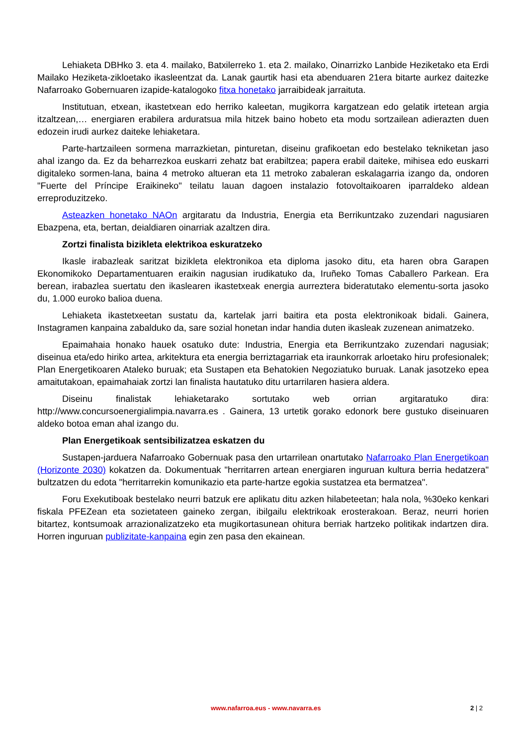Lehiaketa DBHko 3. eta 4. mailako, Batxilerreko 1. eta 2. mailako, Oinarrizko Lanbide Heziketako eta Erdi Mailako Heziketa-zikloetako ikasleentzat da. Lanak gaurtik hasi eta abenduaren 21era bitarte aurkez daitezke Nafarroako Gobernuaren izapide-katalogoko fitxa honetako jarraibideak jarraituta.
Institutuan, etxean, ikastetxean edo herriko kaleetan, mugikorra kargatzean edo gelatik irtetean argia itzaltzean,… energiaren erabilera arduratsua mila hitzek baino hobeto eta modu sortzailean adierazten duen edozein irudi aurkez daiteke lehiaketara.
Parte-hartzaileen sormena marrazkietan, pinturetan, diseinu grafikoetan edo bestelako tekniketan jaso ahal izango da. Ez da beharrezkoa euskarri zehatz bat erabiltzea; papera erabil daiteke, mihisea edo euskarri digitaleko sormen-lana, baina 4 metroko altueran eta 11 metroko zabaleran eskalagarria izango da, ondoren "Fuerte del Príncipe Eraikineko" teilatu lauan dagoen instalazio fotovoltaikoaren iparraldeko aldean erreproduzitzeko.
Asteazken honetako NAOn argitaratu da Industria, Energia eta Berrikuntzako zuzendari nagusiaren Ebazpena, eta, bertan, deialdiaren oinarriak azaltzen dira.
Zortzi finalista bizikleta elektrikoa eskuratzeko
Ikasle irabazleak saritzat bizikleta elektronikoa eta diploma jasoko ditu, eta haren obra Garapen Ekonomikoko Departamentuaren eraikin nagusian irudikatuko da, Iruñeko Tomas Caballero Parkean. Era berean, irabazlea suertatu den ikaslearen ikastetxeak energia aurreztera bideratutako elementu-sorta jasoko du, 1.000 euroko balioa duena.
Lehiaketa ikastetxeetan sustatu da, kartelak jarri baitira eta posta elektronikoak bidali. Gainera, Instagramen kanpaina zabalduko da, sare sozial honetan indar handia duten ikasleak zuzenean animatzeko.
Epaimahaia honako hauek osatuko dute: Industria, Energia eta Berrikuntzako zuzendari nagusiak; diseinua eta/edo hiriko artea, arkitektura eta energia berriztagarriak eta iraunkorrak arloetako hiru profesionalek; Plan Energetikoaren Ataleko buruak; eta Sustapen eta Behatokien Negoziatuko buruak. Lanak jasotzeko epea amaitutakoan, epaimahaiak zortzi lan finalista hautatuko ditu urtarrilaren hasiera aldera.
Diseinu finalistak lehiaketarako sortutako web orrian argitaratuko dira: http://www.concursoenergialimpia.navarra.es . Gainera, 13 urtetik gorako edonork bere gustuko diseinuaren aldeko botoa eman ahal izango du.
Plan Energetikoak sentsibilizatzea eskatzen du
Sustapen-jarduera Nafarroako Gobernuak pasa den urtarrilean onartutako Nafarroako Plan Energetikoan (Horizonte 2030) kokatzen da. Dokumentuak "herritarren artean energiaren inguruan kultura berria hedatzera" bultzatzen du edota "herritarrekin komunikazio eta parte-hartze egokia sustatzea eta bermatzea".
Foru Exekutiboak bestelako neurri batzuk ere aplikatu ditu azken hilabeteetan; hala nola, %30eko kenkari fiskala PFEZean eta sozietateen gaineko zergan, ibilgailu elektrikoak erosterakoan. Beraz, neurri horien bitartez, kontsumoak arrazionalizatzeko eta mugikortasunean ohitura berriak hartzeko politikak indartzen dira. Horren inguruan publizitate-kanpaina egin zen pasa den ekainean.
www.nafarroa.eus - www.navarra.es 2 | 2